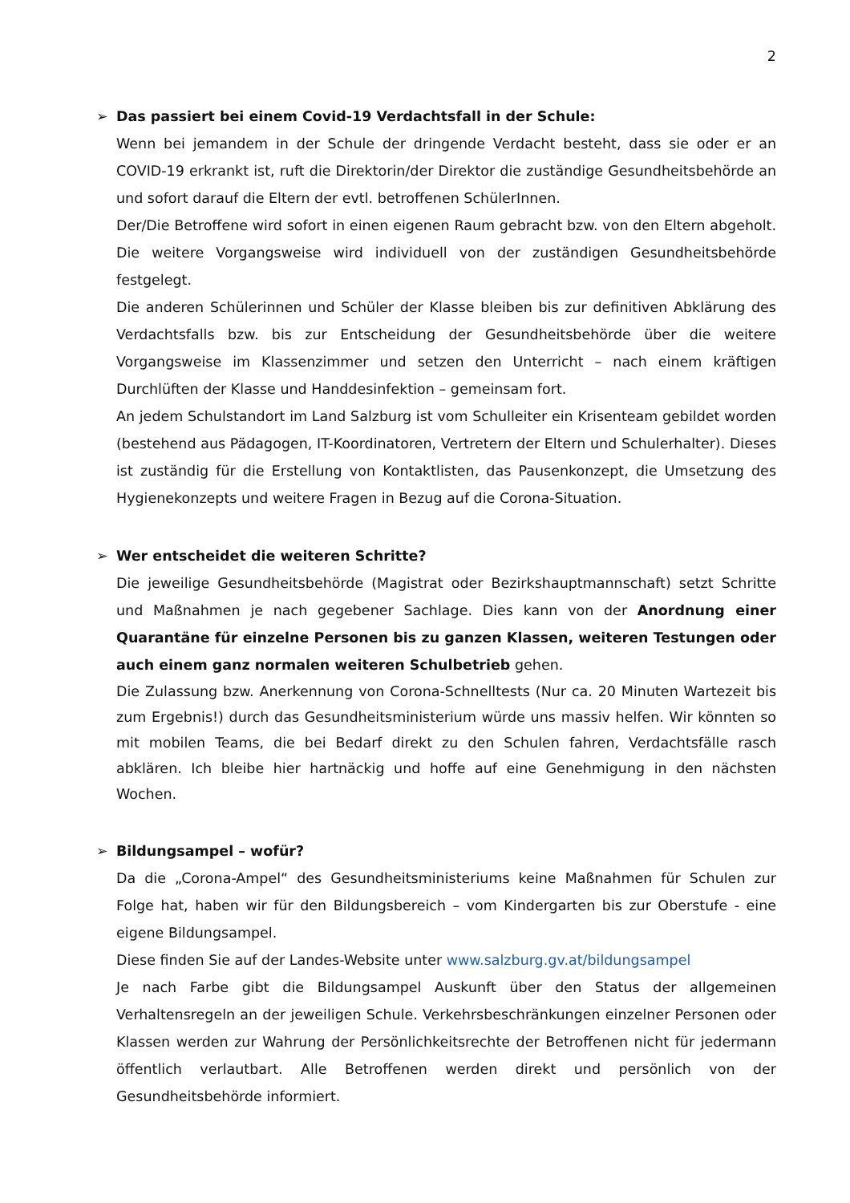2
➢ Das passiert bei einem Covid-19 Verdachtsfall in der Schule:
Wenn bei jemandem in der Schule der dringende Verdacht besteht, dass sie oder er an COVID-19 erkrankt ist, ruft die Direktorin/der Direktor die zuständige Gesundheitsbehörde an und sofort darauf die Eltern der evtl. betroffenen SchülerInnen.
Der/Die Betroffene wird sofort in einen eigenen Raum gebracht bzw. von den Eltern abgeholt. Die weitere Vorgangsweise wird individuell von der zuständigen Gesundheitsbehörde festgelegt.
Die anderen Schülerinnen und Schüler der Klasse bleiben bis zur definitiven Abklärung des Verdachtsfalls bzw. bis zur Entscheidung der Gesundheitsbehörde über die weitere Vorgangsweise im Klassenzimmer und setzen den Unterricht – nach einem kräftigen Durchlüften der Klasse und Handdesinfektion – gemeinsam fort.
An jedem Schulstandort im Land Salzburg ist vom Schulleiter ein Krisenteam gebildet worden (bestehend aus Pädagogen, IT-Koordinatoren, Vertretern der Eltern und Schulerhalter). Dieses ist zuständig für die Erstellung von Kontaktlisten, das Pausenkonzept, die Umsetzung des Hygienekonzepts und weitere Fragen in Bezug auf die Corona-Situation.
➢ Wer entscheidet die weiteren Schritte?
Die jeweilige Gesundheitsbehörde (Magistrat oder Bezirkshauptmannschaft) setzt Schritte und Maßnahmen je nach gegebener Sachlage. Dies kann von der Anordnung einer Quarantäne für einzelne Personen bis zu ganzen Klassen, weiteren Testungen oder auch einem ganz normalen weiteren Schulbetrieb gehen.
Die Zulassung bzw. Anerkennung von Corona-Schnelltests (Nur ca. 20 Minuten Wartezeit bis zum Ergebnis!) durch das Gesundheitsministerium würde uns massiv helfen. Wir könnten so mit mobilen Teams, die bei Bedarf direkt zu den Schulen fahren, Verdachtsfälle rasch abklären. Ich bleibe hier hartnäckig und hoffe auf eine Genehmigung in den nächsten Wochen.
➢ Bildungsampel – wofür?
Da die „Corona-Ampel“ des Gesundheitsministeriums keine Maßnahmen für Schulen zur Folge hat, haben wir für den Bildungsbereich – vom Kindergarten bis zur Oberstufe - eine eigene Bildungsampel.
Diese finden Sie auf der Landes-Website unter www.salzburg.gv.at/bildungsampel
Je nach Farbe gibt die Bildungsampel Auskunft über den Status der allgemeinen Verhaltensregeln an der jeweiligen Schule. Verkehrsbeschränkungen einzelner Personen oder Klassen werden zur Wahrung der Persönlichkeitsrechte der Betroffenen nicht für jedermann öffentlich verlautbart. Alle Betroffenen werden direkt und persönlich von der Gesundheitsbehörde informiert.